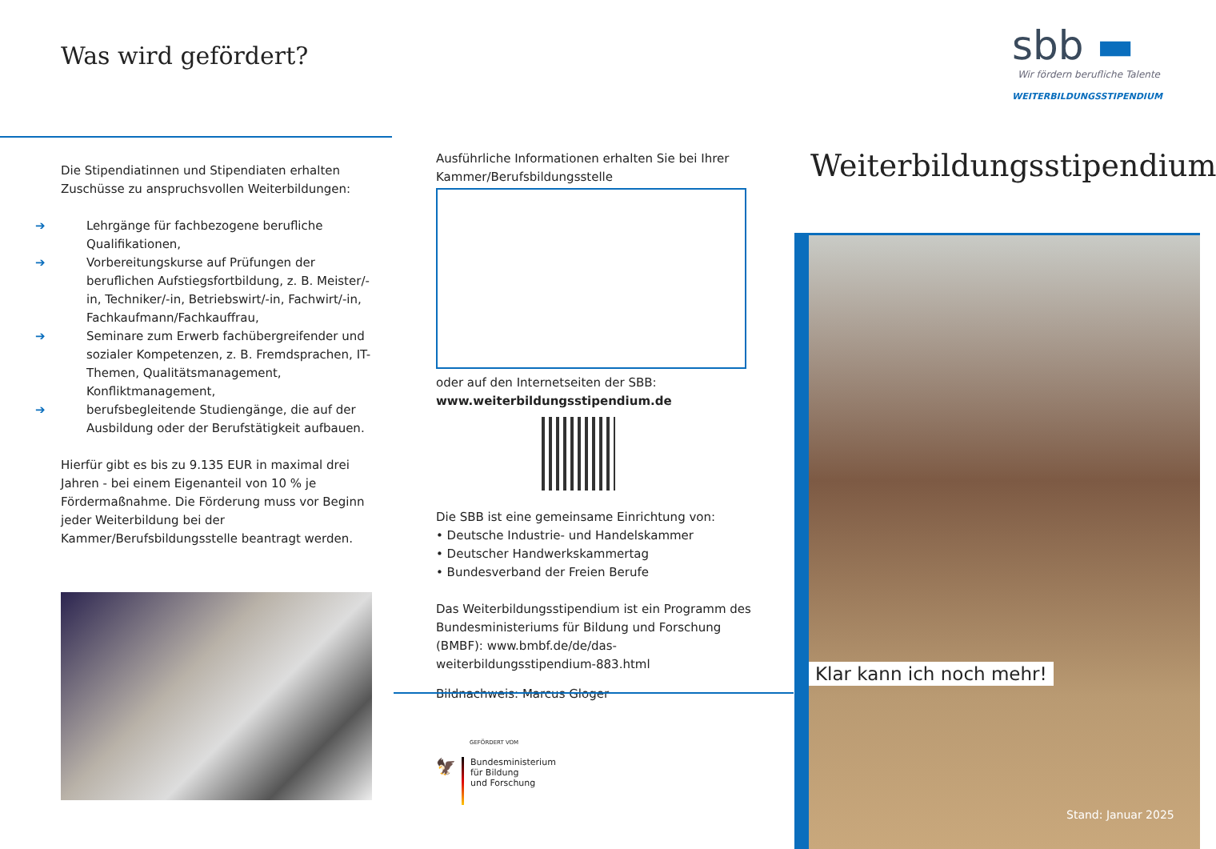Was wird gefördert?
Die Stipendiatinnen und Stipendiaten erhalten Zuschüsse zu anspruchsvollen Weiterbildungen:
➔ Lehrgänge für fachbezogene berufliche Qualifikationen,
➔ Vorbereitungskurse auf Prüfungen der beruflichen Aufstiegsfortbildung, z. B. Meister/-in, Techniker/-in, Betriebswirt/-in, Fachwirt/-in, Fachkaufmann/Fachkauffrau,
➔ Seminare zum Erwerb fachübergreifender und sozialer Kompetenzen, z. B. Fremdsprachen, IT-Themen, Qualitätsmanagement, Konfliktmanagement,
➔ berufsbegleitende Studiengänge, die auf der Ausbildung oder der Berufstätigkeit aufbauen.
Hierfür gibt es bis zu 9.135 EUR in maximal drei Jahren - bei einem Eigenanteil von 10 % je Fördermaßnahme. Die Förderung muss vor Beginn jeder Weiterbildung bei der Kammer/Berufsbildungsstelle beantragt werden.
Ausführliche Informationen erhalten Sie bei Ihrer Kammer/Berufsbildungsstelle
oder auf den Internetseiten der SBB:
www.weiterbildungsstipendium.de
Die SBB ist eine gemeinsame Einrichtung von:
• Deutsche Industrie- und Handelskammer
• Deutscher Handwerkskammertag
• Bundesverband der Freien Berufe
Das Weiterbildungsstipendium ist ein Programm des Bundesministeriums für Bildung und Forschung (BMBF): www.bmbf.de/de/das-weiterbildungsstipendium-883.html
Bildnachweis: Marcus Gloger
GEFÖRDERT VOM
🦅
Bundesministerium
für Bildung
und Forschung
sbb ▬
Wir fördern berufliche Talente
WEITERBILDUNGSSTIPENDIUM
Weiterbildungsstipendium
Klar kann ich noch mehr!
Stand: Januar 2025